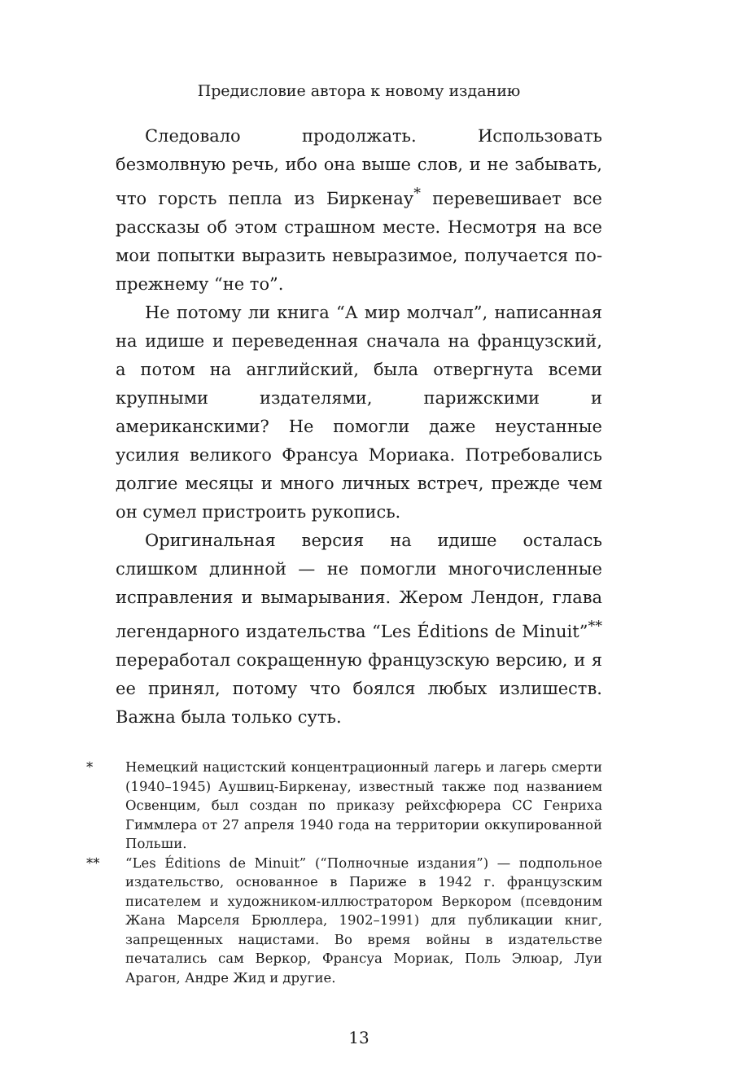Предисловие автора к новому изданию
Следовало продолжать. Использовать безмолвную речь, ибо она выше слов, и не забывать, что горсть пепла из Биркенау<sup>*</sup> перевешивает все рассказы об этом страшном месте. Несмотря на все мои попытки выразить невыразимое, получается по-прежнему “не то”.
Не потому ли книга “А мир молчал”, написанная на идише и переведенная сначала на французский, а потом на английский, была отвергнута всеми крупными издателями, парижскими и американскими? Не помогли даже неустанные усилия великого Франсуа Мориака. Потребовались долгие месяцы и много личных встреч, прежде чем он сумел пристроить рукопись.
Оригинальная версия на идише осталась слишком длинной — не помогли многочисленные исправления и вымарывания. Жером Лендон, глава легендарного издательства “Les Éditions de Minuit”<sup>**</sup> переработал сокращенную французскую версию, и я ее принял, потому что боялся любых излишеств. Важна была только суть.
* Немецкий нацистский концентрационный лагерь и лагерь смерти (1940–1945) Аушвиц-Биркенау, известный также под названием Освенцим, был создан по приказу рейхсфюрера СС Генриха Гиммлера от 27 апреля 1940 года на территории оккупированной Польши.
** “Les Éditions de Minuit” (“Полночные издания”) — подпольное издательство, основанное в Париже в 1942 г. французским писателем и художником-иллюстратором Веркором (псевдоним Жана Марселя Брюллера, 1902–1991) для публикации книг, запрещенных нацистами. Во время войны в издательстве печатались сам Веркор, Франсуа Мориак, Поль Элюар, Луи Арагон, Андре Жид и другие.
13